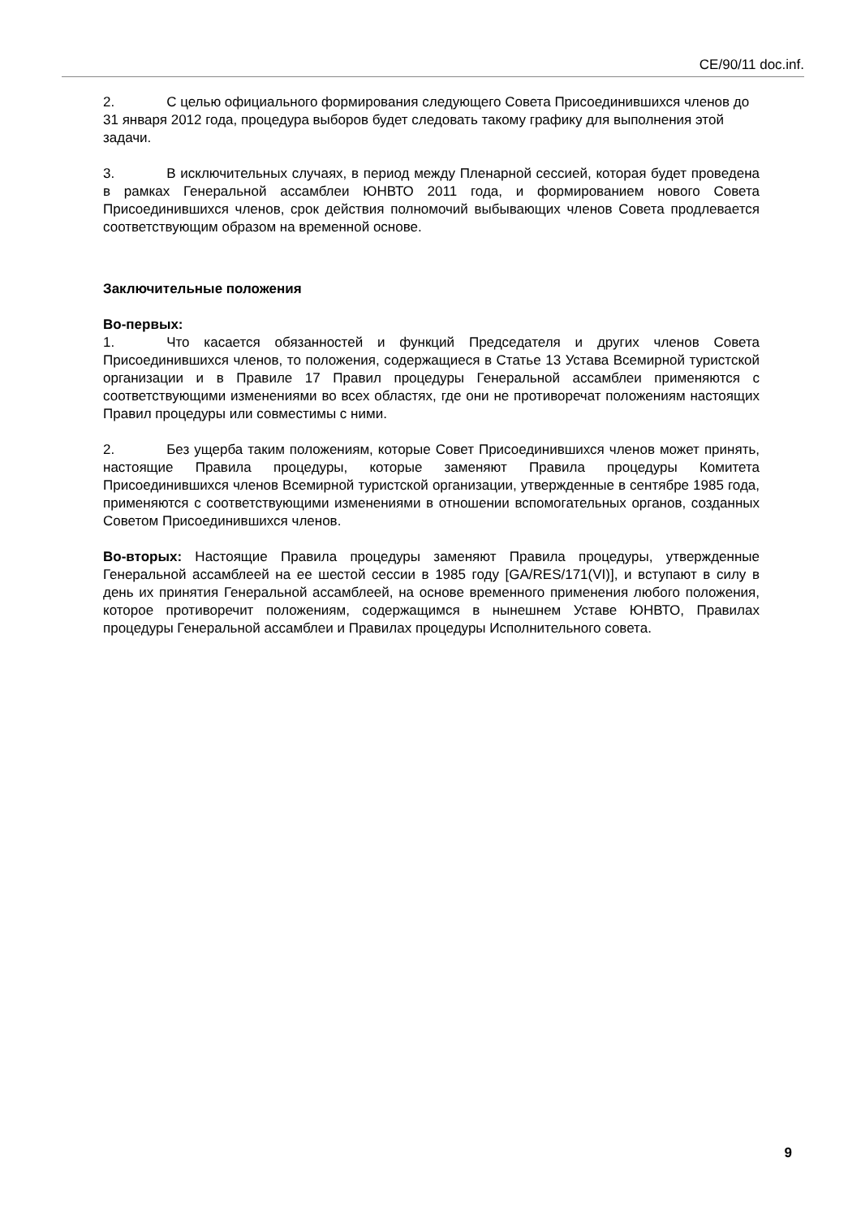CE/90/11 doc.inf.
2. С целью официального формирования следующего Совета Присоединившихся членов до 31 января 2012 года, процедура выборов будет следовать такому графику для выполнения этой задачи.
3. В исключительных случаях, в период между Пленарной сессией, которая будет проведена в рамках Генеральной ассамблеи ЮНВТО 2011 года, и формированием нового Совета Присоединившихся членов, срок действия полномочий выбывающих членов Совета продлевается соответствующим образом на временной основе.
Заключительные положения
Во-первых:
1. Что касается обязанностей и функций Председателя и других членов Совета Присоединившихся членов, то положения, содержащиеся в Статье 13 Устава Всемирной туристской организации и в Правиле 17 Правил процедуры Генеральной ассамблеи применяются с соответствующими изменениями во всех областях, где они не противоречат положениям настоящих Правил процедуры или совместимы с ними.
2. Без ущерба таким положениям, которые Совет Присоединившихся членов может принять, настоящие Правила процедуры, которые заменяют Правила процедуры Комитета Присоединившихся членов Всемирной туристской организации, утвержденные в сентябре 1985 года, применяются с соответствующими изменениями в отношении вспомогательных органов, созданных Советом Присоединившихся членов.
Во-вторых: Настоящие Правила процедуры заменяют Правила процедуры, утвержденные Генеральной ассамблеей на ее шестой сессии в 1985 году [GA/RES/171(VI)], и вступают в силу в день их принятия Генеральной ассамблеей, на основе временного применения любого положения, которое противоречит положениям, содержащимся в нынешнем Уставе ЮНВТО, Правилах процедуры Генеральной ассамблеи и Правилах процедуры Исполнительного совета.
9